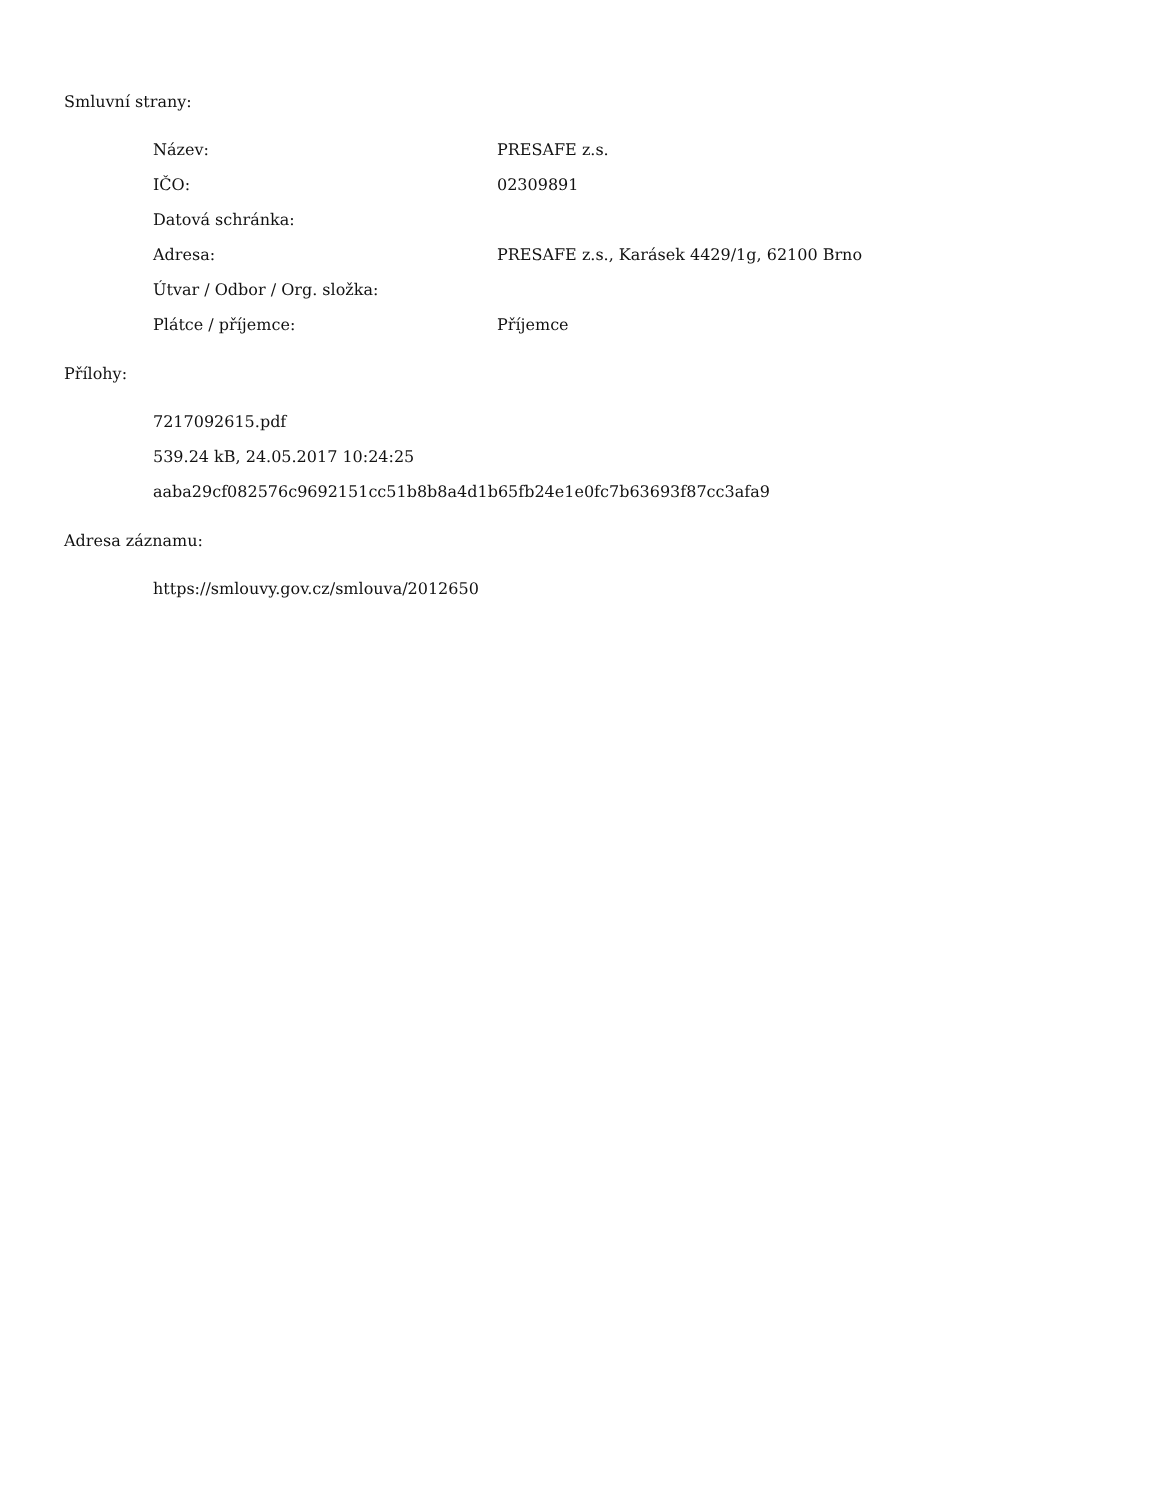Smluvní strany:
| Název: | PRESAFE z.s. |
| IČO: | 02309891 |
| Datová schránka: | |
| Adresa: | PRESAFE z.s., Karásek 4429/1g, 62100 Brno |
| Útvar / Odbor / Org. složka: | |
| Plátce / příjemce: | Příjemce |
Přílohy:
7217092615.pdf
539.24 kB, 24.05.2017 10:24:25
aaba29cf082576c9692151cc51b8b8a4d1b65fb24e1e0fc7b63693f87cc3afa9
Adresa záznamu:
https://smlouvy.gov.cz/smlouva/2012650